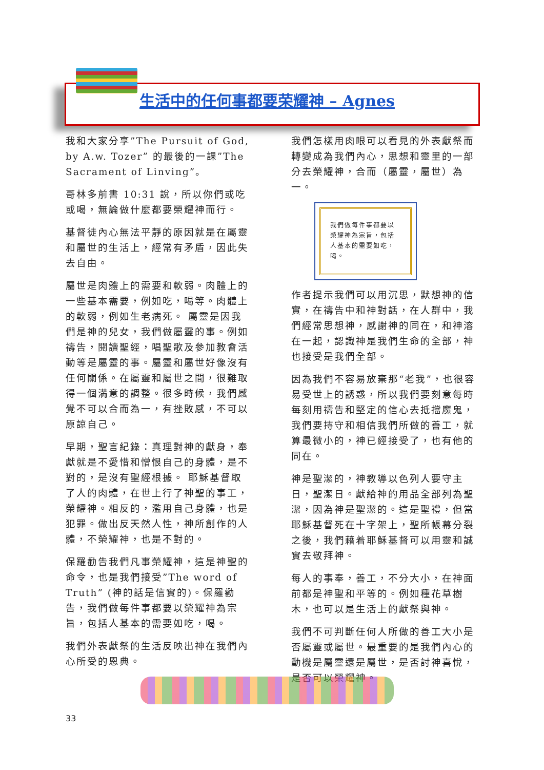生活中的任何事都要荣耀神 – Agnes
我和大家分享”The Pursuit of God, by A.w. Tozer” 的最後的一課”The Sacrament of Linving”。
哥林多前書 10:31 說，所以你們或吃或喝，無論做什麼都要榮耀神而行。
基督徒內心無法平靜的原因就是在屬靈和屬世的生活上，經常有矛盾，因此失去自由。
屬世是肉體上的需要和軟弱。肉體上的一些基本需要，例如吃，喝等。肉體上的軟弱，例如生老病死。 屬靈是因我們是神的兒女，我們做屬靈的事。例如禱告，閱讀聖經，唱聖歌及參加教會活動等是屬靈的事。屬靈和屬世好像沒有任何關係。在屬靈和屬世之間，很難取得一個満意的調整。很多時候，我們感覺不可以合而為一，有挫敗感，不可以原諒自己。
早期，聖言紀錄：真理對神的獻身，奉獻就是不愛惜和憎恨自己的身體，是不對的，是沒有聖經根據。 耶穌基督取了人的肉體，在世上行了神聖的事工，榮耀神。相反的，濫用自己身體，也是犯罪。做出反天然人性，神所創作的人體，不榮耀神，也是不對的。
保羅勸告我們凡事榮耀神，這是神聖的命令，也是我們接受”The word of Truth” (神的話是信實的)。保羅勸告，我們做每件事都要以榮耀神為宗旨，包括人基本的需要如吃，喝。
我們外表獻祭的生活反映出神在我們內心所受的恩典。
我們怎樣用肉眼可以看見的外表獻祭而轉變成為我們內心，思想和靈里的一部分去榮耀神，合而（屬靈，屬世）為一。
我們做每件事都要以榮耀神為宗旨，包括人基本的需要如吃，喝。
作者提示我們可以用沉思，默想神的信實，在禱告中和神對話，在人群中，我們經常思想神，感謝神的同在，和神溶在一起，認識神是我們生命的全部，神也接受是我們全部。
因為我們不容易放棄那“老我”，也很容易受世上的誘惑，所以我們要刻意每時每刻用禱告和堅定的信心去抵擋魔鬼，我們要持守和相信我們所做的善工，就算最微小的，神已經接受了，也有他的同在。
神是聖潔的，神教導以色列人要守主日，聖潔日。獻給神的用品全部列為聖潔，因為神是聖潔的。這是聖禮，但當耶穌基督死在十字架上，聖所帳幕分裂之後，我們藉着耶穌基督可以用靈和誠實去敬拜神。
每人的事奉，善工，不分大小，在神面前都是神聖和平等的。例如種花草樹木，也可以是生活上的獻祭與神。
我們不可判斷任何人所做的善工大小是否屬靈或屬世。最重要的是我們內心的動機是屬靈還是屬世，是否討神喜悅，是否可以榮耀神。
33